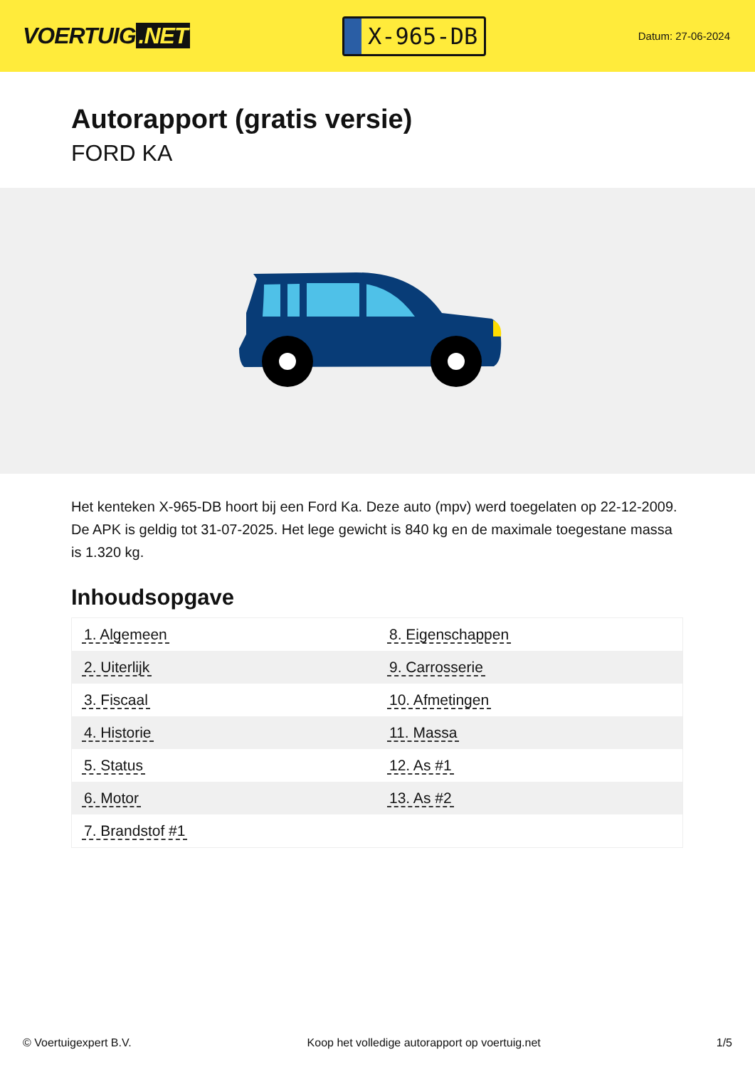VOERTUIG.NET
X-965-DB
Datum: 27-06-2024
Autorapport (gratis versie)
FORD KA
Het kenteken X-965-DB hoort bij een Ford Ka. Deze auto (mpv) werd toegelaten op 22-12-2009. De APK is geldig tot 31-07-2025. Het lege gewicht is 840 kg en de maximale toegestane massa is 1.320 kg.
Inhoudsopgave
| 1. Algemeen | 8. Eigenschappen |
| 2. Uiterlijk | 9. Carrosserie |
| 3. Fiscaal | 10. Afmetingen |
| 4. Historie | 11. Massa |
| 5. Status | 12. As #1 |
| 6. Motor | 13. As #2 |
| 7. Brandstof #1 | |
© Voertuigexpert B.V. Koop het volledige autorapport op voertuig.net 1/5